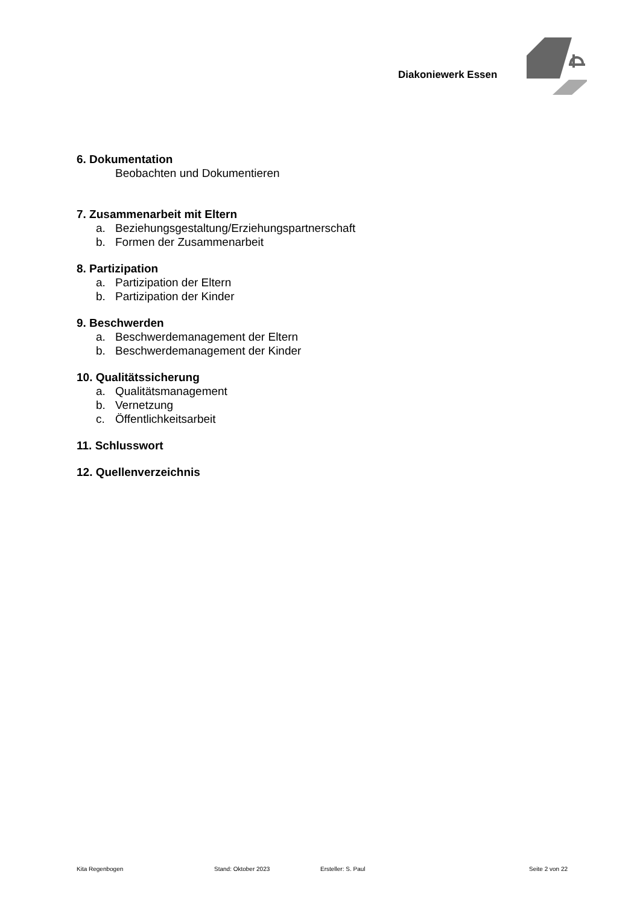Diakoniewerk Essen
6. Dokumentation
Beobachten und Dokumentieren
7. Zusammenarbeit mit Eltern
a. Beziehungsgestaltung/Erziehungspartnerschaft
b. Formen der Zusammenarbeit
8. Partizipation
a. Partizipation der Eltern
b. Partizipation der Kinder
9. Beschwerden
a. Beschwerdemanagement der Eltern
b. Beschwerdemanagement der Kinder
10. Qualitätssicherung
a. Qualitätsmanagement
b. Vernetzung
c. Öffentlichkeitsarbeit
11. Schlusswort
12. Quellenverzeichnis
Kita Regenbogen Stand: Oktober 2023 Ersteller: S. Paul Seite 2 von 22